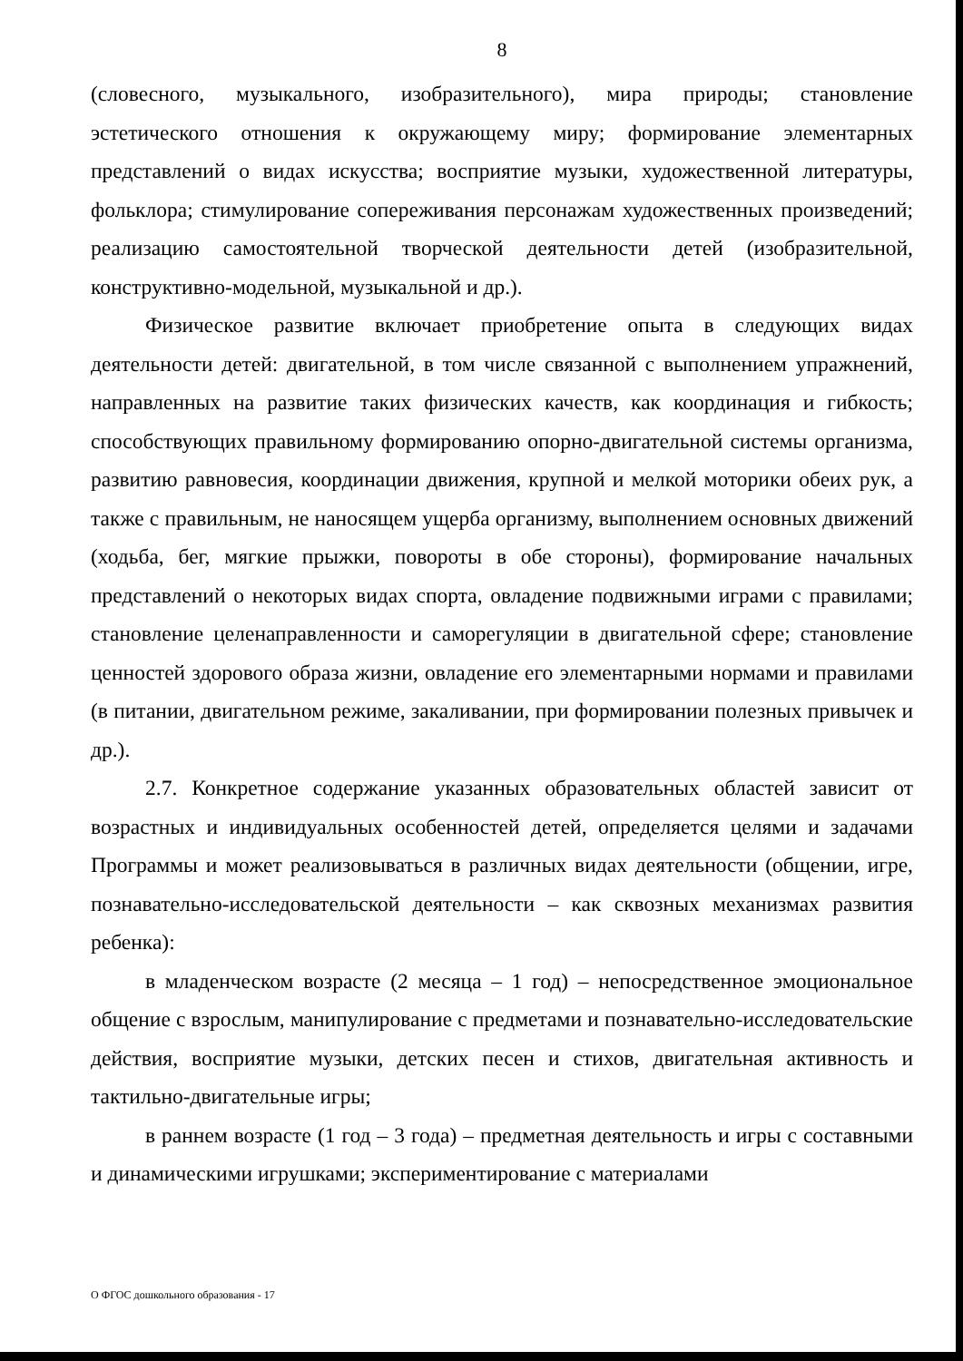8
(словесного, музыкального, изобразительного), мира природы; становление эстетического отношения к окружающему миру; формирование элементарных представлений о видах искусства; восприятие музыки, художественной литературы, фольклора; стимулирование сопереживания персонажам художественных произведений; реализацию самостоятельной творческой деятельности детей (изобразительной, конструктивно-модельной, музыкальной и др.).
Физическое развитие включает приобретение опыта в следующих видах деятельности детей: двигательной, в том числе связанной с выполнением упражнений, направленных на развитие таких физических качеств, как координация и гибкость; способствующих правильному формированию опорно-двигательной системы организма, развитию равновесия, координации движения, крупной и мелкой моторики обеих рук, а также с правильным, не наносящем ущерба организму, выполнением основных движений (ходьба, бег, мягкие прыжки, повороты в обе стороны), формирование начальных представлений о некоторых видах спорта, овладение подвижными играми с правилами; становление целенаправленности и саморегуляции в двигательной сфере; становление ценностей здорового образа жизни, овладение его элементарными нормами и правилами (в питании, двигательном режиме, закаливании, при формировании полезных привычек и др.).
2.7. Конкретное содержание указанных образовательных областей зависит от возрастных и индивидуальных особенностей детей, определяется целями и задачами Программы и может реализовываться в различных видах деятельности (общении, игре, познавательно-исследовательской деятельности – как сквозных механизмах развития ребенка):
в младенческом возрасте (2 месяца – 1 год) – непосредственное эмоциональное общение с взрослым, манипулирование с предметами и познавательно-исследовательские действия, восприятие музыки, детских песен и стихов, двигательная активность и тактильно-двигательные игры;
в раннем возрасте (1 год – 3 года) – предметная деятельность и игры с составными и динамическими игрушками; экспериментирование с материалами
О ФГОС дошкольного образования - 17